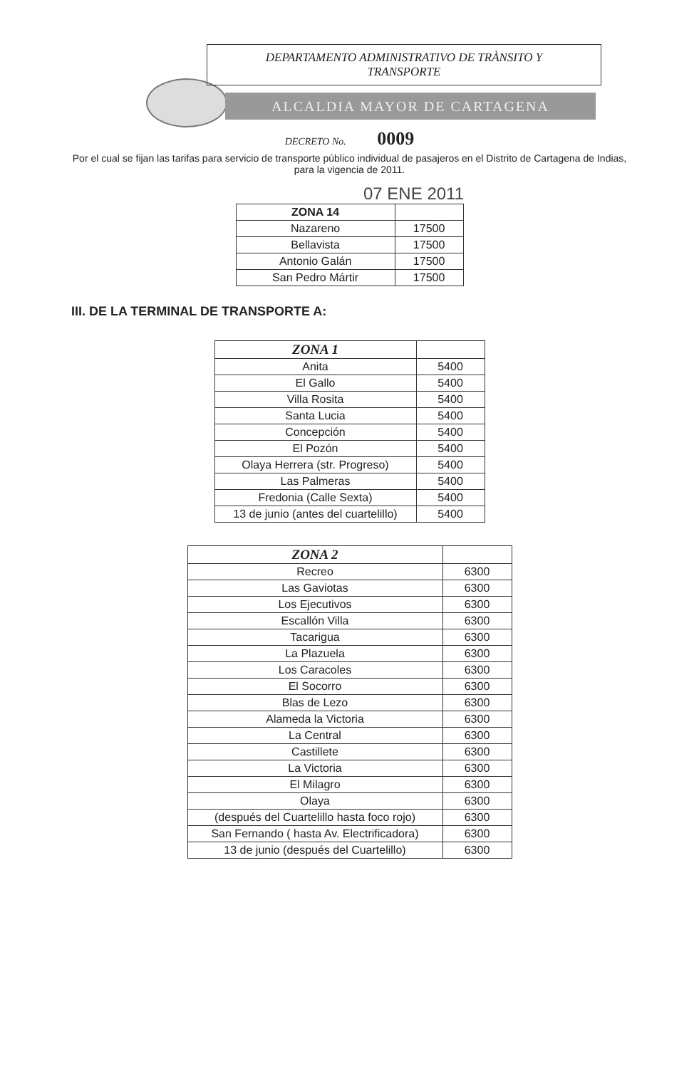DEPARTAMENTO ADMINISTRATIVO DE TRÀNSITO Y
TRANSPORTE
ALCALDIA MAYOR DE CARTAGENA
DECRETO No. 0009
Por el cual se fijan las tarifas para servicio de transporte público individual de pasajeros en el Distrito de Cartagena de Indias, para la vigencia de 2011.
07 ENE 2011
| ZONA 14 | |
| --- | --- |
| Nazareno | 17500 |
| Bellavista | 17500 |
| Antonio Galán | 17500 |
| San Pedro Mártir | 17500 |
III. DE LA TERMINAL DE TRANSPORTE A:
| ZONA 1 | |
| --- | --- |
| Anita | 5400 |
| El Gallo | 5400 |
| Villa Rosita | 5400 |
| Santa Lucia | 5400 |
| Concepción | 5400 |
| El Pozón | 5400 |
| Olaya Herrera (str. Progreso) | 5400 |
| Las Palmeras | 5400 |
| Fredonia (Calle Sexta) | 5400 |
| 13 de junio (antes del cuartelillo) | 5400 |
| ZONA 2 | |
| --- | --- |
| Recreo | 6300 |
| Las Gaviotas | 6300 |
| Los Ejecutivos | 6300 |
| Escallón Villa | 6300 |
| Tacarigua | 6300 |
| La Plazuela | 6300 |
| Los Caracoles | 6300 |
| El Socorro | 6300 |
| Blas de Lezo | 6300 |
| Alameda la Victoria | 6300 |
| La Central | 6300 |
| Castillete | 6300 |
| La Victoria | 6300 |
| El Milagro | 6300 |
| Olaya | 6300 |
| (después del Cuartelillo hasta foco rojo) | 6300 |
| San Fernando ( hasta Av. Electrificadora) | 6300 |
| 13 de junio (después del Cuartelillo) | 6300 |